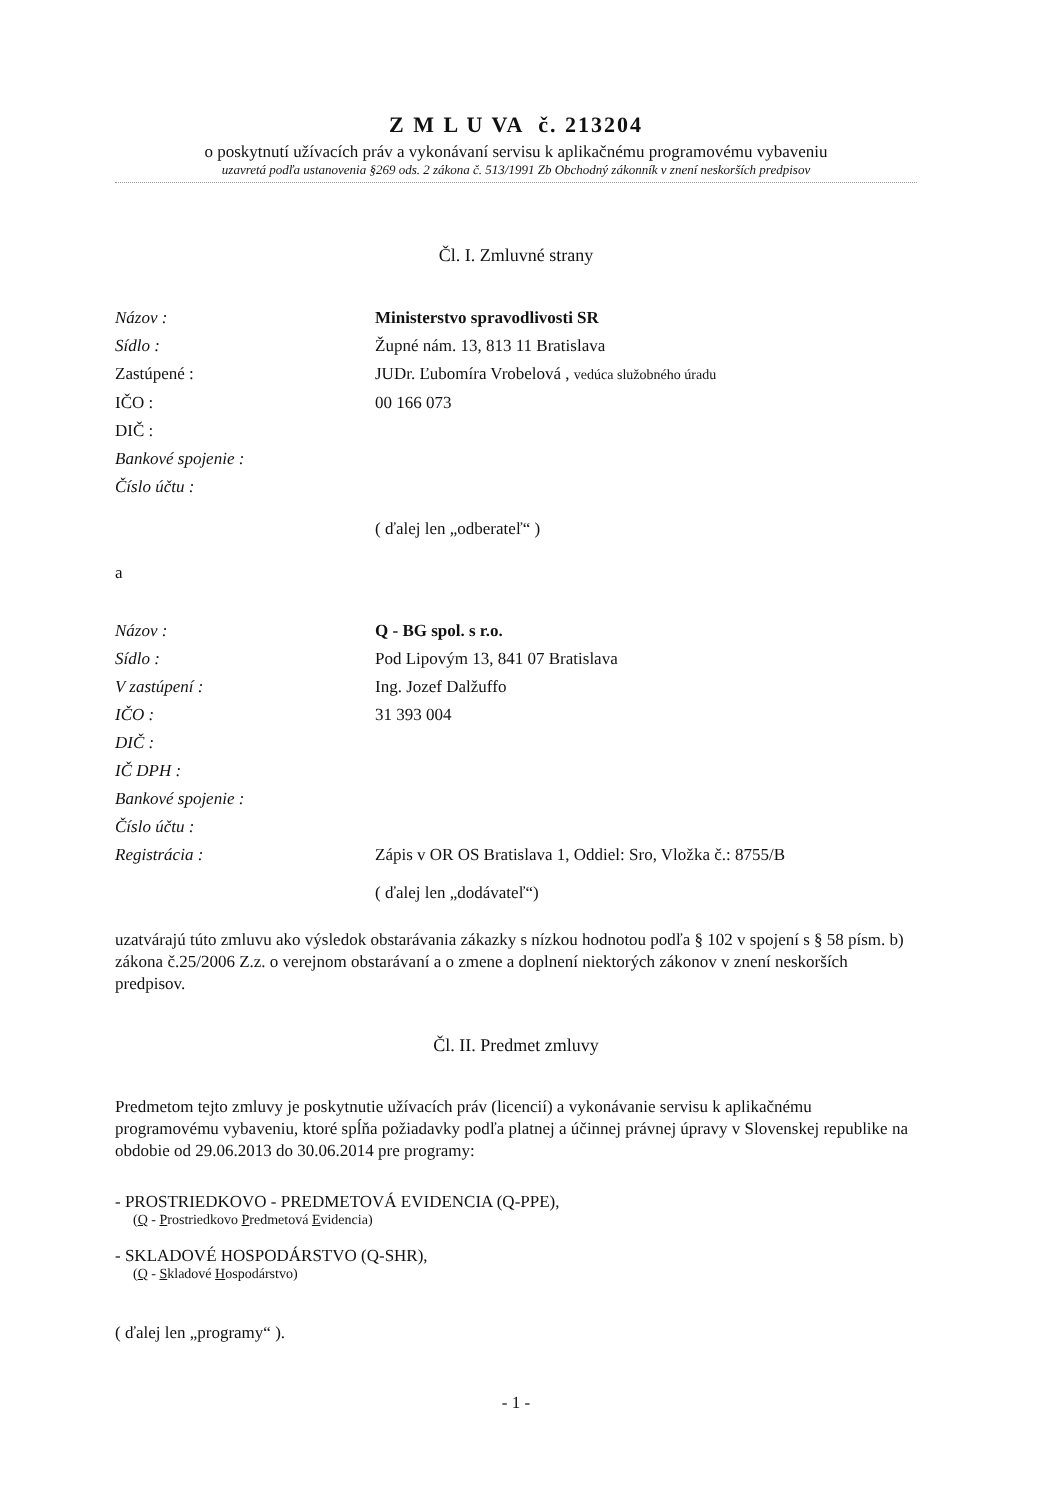Z M L U VA č. 213204
o poskytnutí užívacích práv a vykonávaní servisu k aplikačnému programovému vybaveniu
uzavretá podľa ustanovenia §269 ods. 2 zákona č. 513/1991 Zb Obchodný zákonník v znení neskorších predpisov
Čl. I. Zmluvné strany
Názov : Ministerstvo spravodlivosti SR
Sídlo : Župné nám. 13, 813 11 Bratislava
Zastúpené : JUDr. Ľubomíra Vrobelová , vedúca služobného úradu
IČO : 00 166 073
DIČ :
Bankové spojenie :
Číslo účtu :
( ďalej len „odberateľ“ )
a
Názov : Q - BG spol. s r.o.
Sídlo : Pod Lipovým 13, 841 07 Bratislava
V zastúpení : Ing. Jozef Dalžuffo
IČO : 31 393 004
DIČ :
IČ DPH :
Bankové spojenie :
Číslo účtu :
Registrácia : Zápis v OR OS Bratislava 1, Oddiel: Sro, Vložka č.: 8755/B
( ďalej len „dodávateľ“)
uzatvárajú túto zmluvu ako výsledok obstarávania zákazky s nízkou hodnotou podľa § 102 v spojení s § 58 písm. b) zákona č.25/2006 Z.z. o verejnom obstarávaní a o zmene a doplnení niektorých zákonov v znení neskorších predpisov.
Čl. II. Predmet zmluvy
Predmetom tejto zmluvy je poskytnutie užívacích práv (licencií) a vykonávanie servisu k aplikačnému programovému vybaveniu, ktoré spĺňa požiadavky podľa platnej a účinnej právnej úpravy v Slovenskej republike na obdobie od 29.06.2013 do 30.06.2014 pre programy:
- PROSTRIEDKOVO - PREDMETOVÁ EVIDENCIA (Q-PPE),
(Q - Prostriedkovo Predmetová Evidencia)
- SKLADOVÉ HOSPODÁRSTVO (Q-SHR),
(Q - Skladové Hospodárstvo)
( ďalej len „programy“ ).
- 1 -